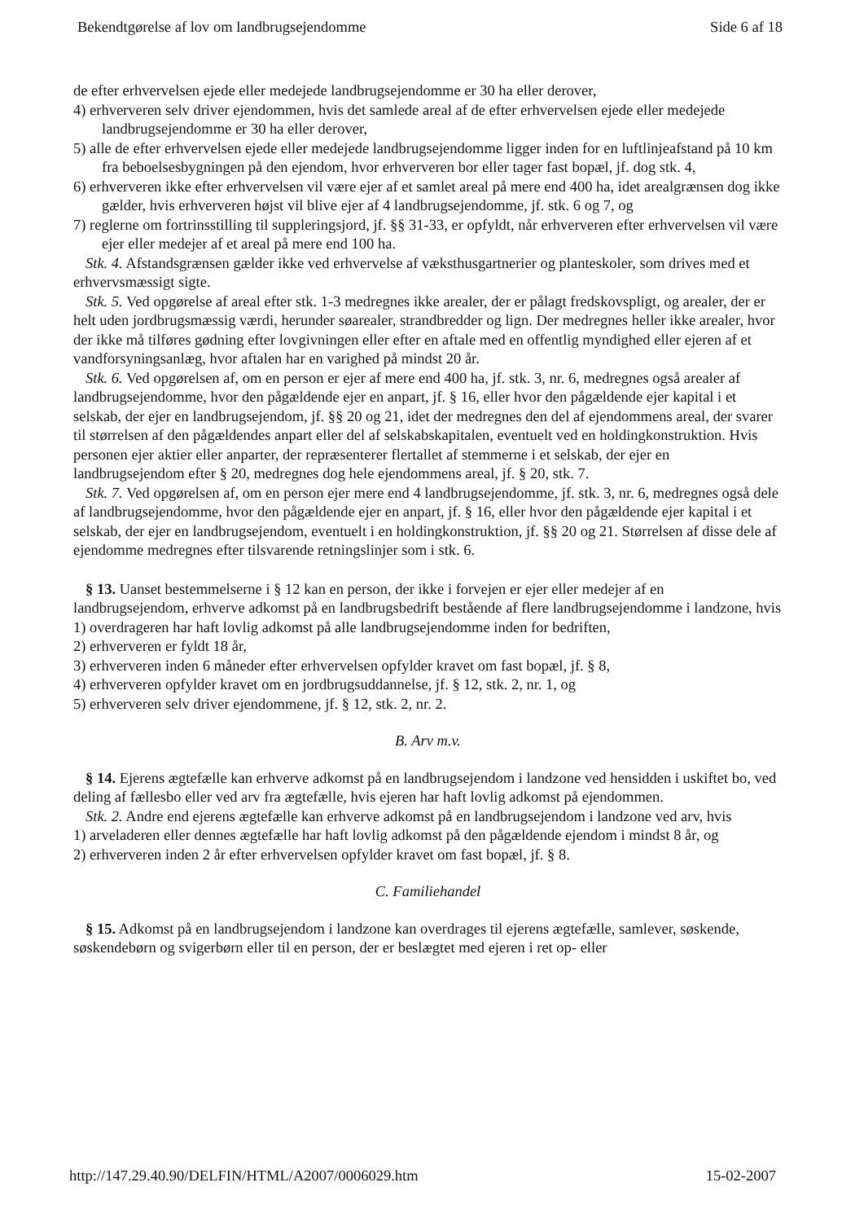Bekendtgørelse af lov om landbrugsejendomme Side 6 af 18
de efter erhvervelsen ejede eller medejede landbrugsejendomme er 30 ha eller derover,
4) erhververen selv driver ejendommen, hvis det samlede areal af de efter erhvervelsen ejede eller medejede landbrugsejendomme er 30 ha eller derover,
5) alle de efter erhvervelsen ejede eller medejede landbrugsejendomme ligger inden for en luftlinjeafstand på 10 km fra beboelsesbygningen på den ejendom, hvor erhververen bor eller tager fast bopæl, jf. dog stk. 4,
6) erhververen ikke efter erhvervelsen vil være ejer af et samlet areal på mere end 400 ha, idet arealgrænsen dog ikke gælder, hvis erhververen højst vil blive ejer af 4 landbrugsejendomme, jf. stk. 6 og 7, og
7) reglerne om fortrinsstilling til suppleringsjord, jf. §§ 31-33, er opfyldt, når erhververen efter erhvervelsen vil være ejer eller medejer af et areal på mere end 100 ha.
Stk. 4. Afstandsgrænsen gælder ikke ved erhvervelse af væksthusgartnerier og planteskoler, som drives med et erhvervsmæssigt sigte.
Stk. 5. Ved opgørelse af areal efter stk. 1-3 medregnes ikke arealer, der er pålagt fredskovspligt, og arealer, der er helt uden jordbrugsmæssig værdi, herunder søarealer, strandbredder og lign. Der medregnes heller ikke arealer, hvor der ikke må tilføres gødning efter lovgivningen eller efter en aftale med en offentlig myndighed eller ejeren af et vandforsyningsanlæg, hvor aftalen har en varighed på mindst 20 år.
Stk. 6. Ved opgørelsen af, om en person er ejer af mere end 400 ha, jf. stk. 3, nr. 6, medregnes også arealer af landbrugsejendomme, hvor den pågældende ejer en anpart, jf. § 16, eller hvor den pågældende ejer kapital i et selskab, der ejer en landbrugsejendom, jf. §§ 20 og 21, idet der medregnes den del af ejendommens areal, der svarer til størrelsen af den pågældendes anpart eller del af selskabskapitalen, eventuelt ved en holdingkonstruktion. Hvis personen ejer aktier eller anparter, der repræsenterer flertallet af stemmerne i et selskab, der ejer en landbrugsejendom efter § 20, medregnes dog hele ejendommens areal, jf. § 20, stk. 7.
Stk. 7. Ved opgørelsen af, om en person ejer mere end 4 landbrugsejendomme, jf. stk. 3, nr. 6, medregnes også dele af landbrugsejendomme, hvor den pågældende ejer en anpart, jf. § 16, eller hvor den pågældende ejer kapital i et selskab, der ejer en landbrugsejendom, eventuelt i en holdingkonstruktion, jf. §§ 20 og 21. Størrelsen af disse dele af ejendomme medregnes efter tilsvarende retningslinjer som i stk. 6.
§ 13. Uanset bestemmelserne i § 12 kan en person, der ikke i forvejen er ejer eller medejer af en landbrugsejendom, erhverve adkomst på en landbrugsbedrift bestående af flere landbrugsejendomme i landzone, hvis
1) overdrageren har haft lovlig adkomst på alle landbrugsejendomme inden for bedriften,
2) erhververen er fyldt 18 år,
3) erhververen inden 6 måneder efter erhvervelsen opfylder kravet om fast bopæl, jf. § 8,
4) erhververen opfylder kravet om en jordbrugsuddannelse, jf. § 12, stk. 2, nr. 1, og
5) erhververen selv driver ejendommene, jf. § 12, stk. 2, nr. 2.
B. Arv m.v.
§ 14. Ejerens ægtefælle kan erhverve adkomst på en landbrugsejendom i landzone ved hensidden i uskiftet bo, ved deling af fællesbo eller ved arv fra ægtefælle, hvis ejeren har haft lovlig adkomst på ejendommen.
Stk. 2. Andre end ejerens ægtefælle kan erhverve adkomst på en landbrugsejendom i landzone ved arv, hvis
1) arveladeren eller dennes ægtefælle har haft lovlig adkomst på den pågældende ejendom i mindst 8 år, og
2) erhververen inden 2 år efter erhvervelsen opfylder kravet om fast bopæl, jf. § 8.
C. Familiehandel
§ 15. Adkomst på en landbrugsejendom i landzone kan overdrages til ejerens ægtefælle, samlever, søskende, søskendebørn og svigerbørn eller til en person, der er beslægtet med ejeren i ret op- eller
http://147.29.40.90/DELFIN/HTML/A2007/0006029.htm 15-02-2007